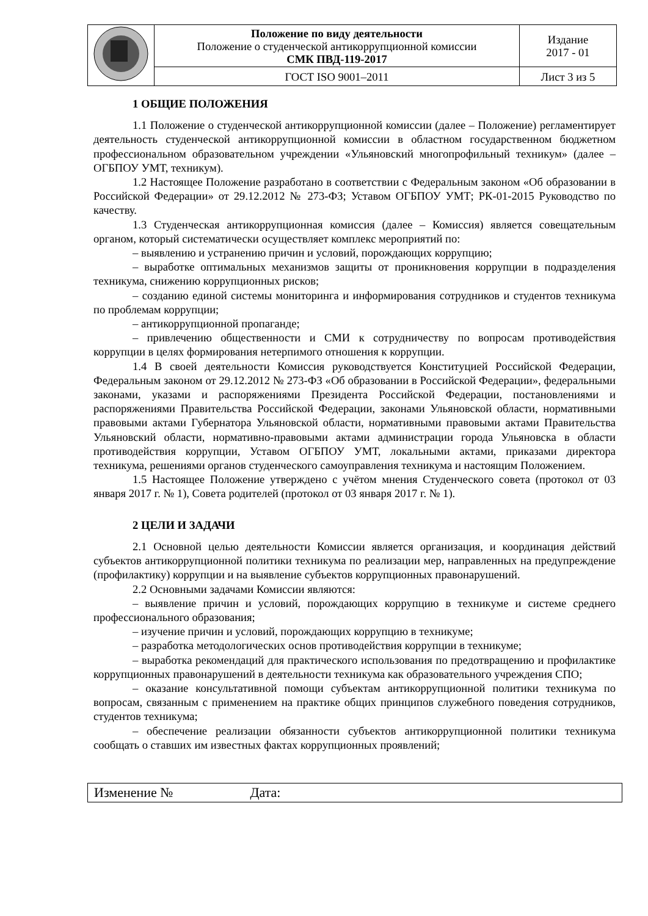| | Положение по виду деятельности Положение о студенческой антикоррупционной комиссии СМК ПВД-119-2017 | Издание 2017 - 01 |
| | ГОСТ ISO 9001–2011 | Лист 3 из 5 |
1 ОБЩИЕ ПОЛОЖЕНИЯ
1.1 Положение о студенческой антикоррупционной комиссии (далее – Положение) регламентирует деятельность студенческой антикоррупционной комиссии в областном государственном бюджетном профессиональном образовательном учреждении «Ульяновский многопрофильный техникум» (далее – ОГБПОУ УМТ, техникум).
1.2 Настоящее Положение разработано в соответствии с Федеральным законом «Об образовании в Российской Федерации» от 29.12.2012 № 273-ФЗ; Уставом ОГБПОУ УМТ; РК-01-2015 Руководство по качеству.
1.3 Студенческая антикоррупционная комиссия (далее – Комиссия) является совещательным органом, который систематически осуществляет комплекс мероприятий по:
– выявлению и устранению причин и условий, порождающих коррупцию;
– выработке оптимальных механизмов защиты от проникновения коррупции в подразделения техникума, снижению коррупционных рисков;
– созданию единой системы мониторинга и информирования сотрудников и студентов техникума по проблемам коррупции;
– антикоррупционной пропаганде;
– привлечению общественности и СМИ к сотрудничеству по вопросам противодействия коррупции в целях формирования нетерпимого отношения к коррупции.
1.4 В своей деятельности Комиссия руководствуется Конституцией Российской Федерации, Федеральным законом от 29.12.2012 № 273-ФЗ «Об образовании в Российской Федерации», федеральными законами, указами и распоряжениями Президента Российской Федерации, постановлениями и распоряжениями Правительства Российской Федерации, законами Ульяновской области, нормативными правовыми актами Губернатора Ульяновской области, нормативными правовыми актами Правительства Ульяновский области, нормативно-правовыми актами администрации города Ульяновска в области противодействия коррупции, Уставом ОГБПОУ УМТ, локальными актами, приказами директора техникума, решениями органов студенческого самоуправления техникума и настоящим Положением.
1.5 Настоящее Положение утверждено с учётом мнения Студенческого совета (протокол от 03 января 2017 г. № 1), Совета родителей (протокол от 03 января 2017 г. № 1).
2 ЦЕЛИ И ЗАДАЧИ
2.1 Основной целью деятельности Комиссии является организация, и координация действий субъектов антикоррупционной политики техникума по реализации мер, направленных на предупреждение (профилактику) коррупции и на выявление субъектов коррупционных правонарушений.
2.2 Основными задачами Комиссии являются:
– выявление причин и условий, порождающих коррупцию в техникуме и системе среднего профессионального образования;
– изучение причин и условий, порождающих коррупцию в техникуме;
– разработка методологических основ противодействия коррупции в техникуме;
– выработка рекомендаций для практического использования по предотвращению и профилактике коррупционных правонарушений в деятельности техникума как образовательного учреждения СПО;
– оказание консультативной помощи субъектам антикоррупционной политики техникума по вопросам, связанным с применением на практике общих принципов служебного поведения сотрудников, студентов техникума;
– обеспечение реализации обязанности субъектов антикоррупционной политики техникума сообщать о ставших им известных фактах коррупционных проявлений;
| Изменение № Дата: |